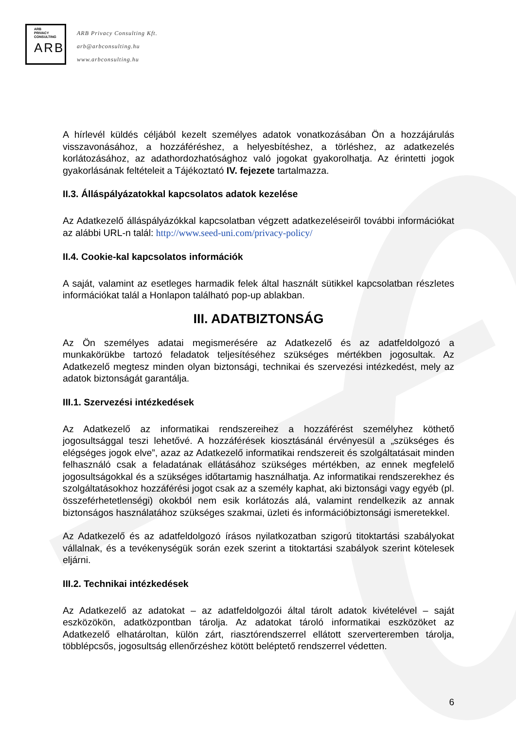ARB
PRIVACY
CONSULTING
ARB
ARB Privacy Consulting Kft.
arb@arbconsulting.hu
www.arbconsulting.hu
A hírlevél küldés céljából kezelt személyes adatok vonatkozásában Ön a hozzájárulás visszavonásához, a hozzáféréshez, a helyesbítéshez, a törléshez, az adatkezelés korlátozásához, az adathordozhatósághoz való jogokat gyakorolhatja. Az érintetti jogok gyakorlásának feltételeit a Tájékoztató IV. fejezete tartalmazza.
II.3. Álláspályázatokkal kapcsolatos adatok kezelése
Az Adatkezelő álláspályázókkal kapcsolatban végzett adatkezeléseiről további információkat az alábbi URL-n talál: http://www.seed-uni.com/privacy-policy/
II.4. Cookie-kal kapcsolatos információk
A saját, valamint az esetleges harmadik felek által használt sütikkel kapcsolatban részletes információkat talál a Honlapon található pop-up ablakban.
III. ADATBIZTONSÁG
Az Ön személyes adatai megismerésére az Adatkezelő és az adatfeldolgozó a munkakörükbe tartozó feladatok teljesítéséhez szükséges mértékben jogosultak. Az Adatkezelő megtesz minden olyan biztonsági, technikai és szervezési intézkedést, mely az adatok biztonságát garantálja.
III.1. Szervezési intézkedések
Az Adatkezelő az informatikai rendszereihez a hozzáférést személyhez köthető jogosultsággal teszi lehetővé. A hozzáférések kiosztásánál érvényesül a „szükséges és elégséges jogok elve”, azaz az Adatkezelő informatikai rendszereit és szolgáltatásait minden felhasználó csak a feladatának ellátásához szükséges mértékben, az ennek megfelelő jogosultságokkal és a szükséges időtartamig használhatja. Az informatikai rendszerekhez és szolgáltatásokhoz hozzáférési jogot csak az a személy kaphat, aki biztonsági vagy egyéb (pl. összeférhetetlenségi) okokból nem esik korlátozás alá, valamint rendelkezik az annak biztonságos használatához szükséges szakmai, üzleti és információbiztonsági ismeretekkel.
Az Adatkezelő és az adatfeldolgozó írásos nyilatkozatban szigorú titoktartási szabályokat vállalnak, és a tevékenységük során ezek szerint a titoktartási szabályok szerint kötelesek eljárni.
III.2. Technikai intézkedések
Az Adatkezelő az adatokat – az adatfeldolgozói által tárolt adatok kivételével – saját eszközökön, adatközpontban tárolja. Az adatokat tároló informatikai eszközöket az Adatkezelő elhatároltan, külön zárt, riasztórendszerrel ellátott szerverteremben tárolja, többlépcsős, jogosultság ellenőrzéshez kötött beléptető rendszerrel védetten.
6